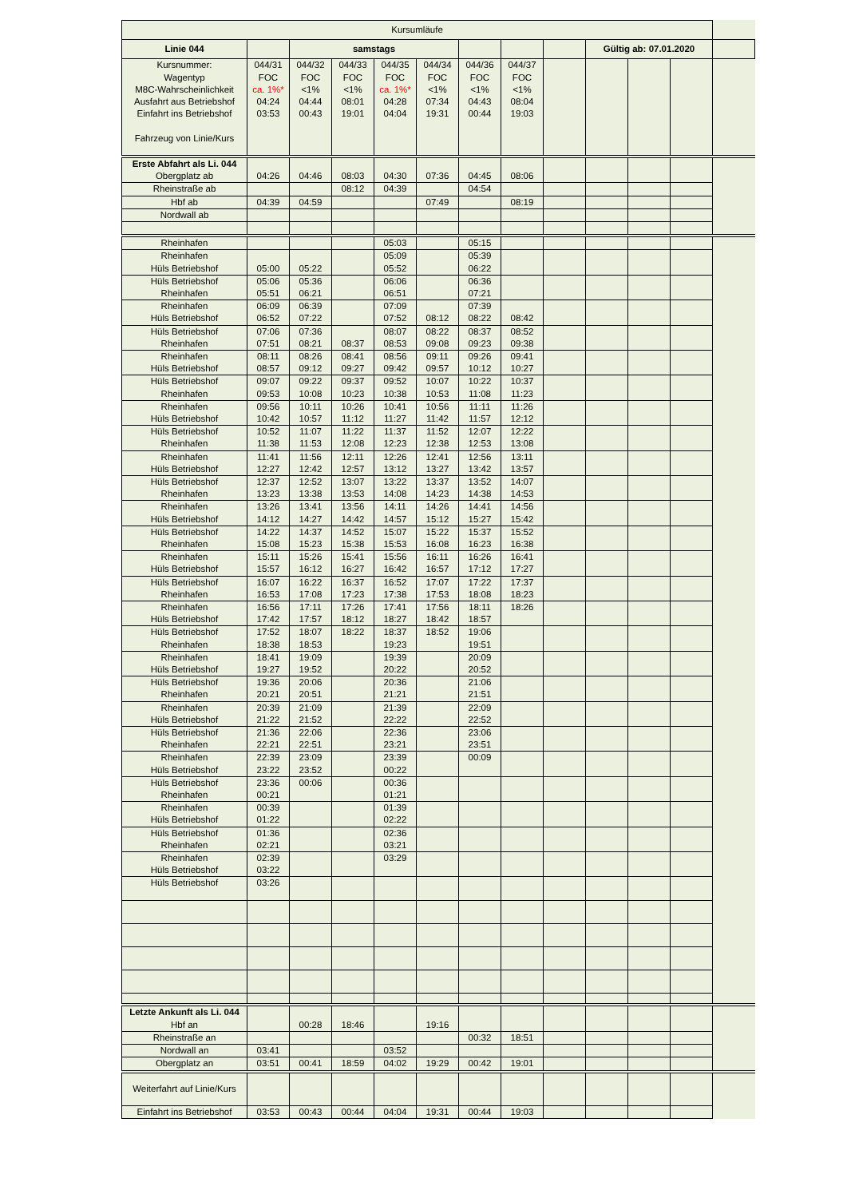| Kursumläufe | | | | | | | | | | | | |
| Linie 044 | | samstags | | | | | | | Gültig ab: 07.01.2020 | | | |
| Kursnummer: Wagentyp M8C-Wahrscheinlichkeit Ausfahrt aus Betriebshof Einfahrt ins Betriebshof Fahrzeug von Linie/Kurs | 044/31 FOC ca. 1%* 04:24 03:53 | 044/32 FOC <1% 04:44 00:43 | 044/33 FOC <1% 08:01 19:01 | 044/35 FOC ca. 1%* 04:28 04:04 | 044/34 FOC <1% 07:34 19:31 | 044/36 FOC <1% 04:43 00:44 | 044/37 FOC <1% 08:04 19:03 | | | | | |
| Erste Abfahrt als Li. 044 Obergplatz ab | 04:26 | 04:46 | 08:03 | 04:30 | 07:36 | 04:45 | 08:06 | | | | | |
| Rheinstraße ab | | | 08:12 | 04:39 | | 04:54 | | | | | | |
| Hbf ab | 04:39 | 04:59 | | | 07:49 | | 08:19 | | | | | |
| Nordwall ab | | | | | | | | | | | | |
| Rheinhafen | | | | 05:03 | | 05:15 | | | | | | |
| Rheinhafen Hüls Betriebshof | 05:00 | 05:22 | | 05:09 05:52 | | 05:39 06:22 | | | | | | |
| Hüls Betriebshof Rheinhafen | 05:06 05:51 | 05:36 06:21 | | 06:06 06:51 | | 06:36 07:21 | | | | | | |
| Rheinhafen Hüls Betriebshof | 06:09 06:52 | 06:39 07:22 | | 07:09 07:52 | 08:12 | 07:39 08:22 | 08:42 | | | | | |
| Hüls Betriebshof Rheinhafen | 07:06 07:51 | 07:36 08:21 | 08:37 | 08:07 08:53 | 08:22 09:08 | 08:37 09:23 | 08:52 09:38 | | | | | |
| Rheinhafen Hüls Betriebshof | 08:11 08:57 | 08:26 09:12 | 08:41 09:27 | 08:56 09:42 | 09:11 09:57 | 09:26 10:12 | 09:41 10:27 | | | | | |
| Hüls Betriebshof Rheinhafen | 09:07 09:53 | 09:22 10:08 | 09:37 10:23 | 09:52 10:38 | 10:07 10:53 | 10:22 11:08 | 10:37 11:23 | | | | | |
| Rheinhafen Hüls Betriebshof | 09:56 10:42 | 10:11 10:57 | 10:26 11:12 | 10:41 11:27 | 10:56 11:42 | 11:11 11:57 | 11:26 12:12 | | | | | |
| Hüls Betriebshof Rheinhafen | 10:52 11:38 | 11:07 11:53 | 11:22 12:08 | 11:37 12:23 | 11:52 12:38 | 12:07 12:53 | 12:22 13:08 | | | | | |
| Rheinhafen Hüls Betriebshof | 11:41 12:27 | 11:56 12:42 | 12:11 12:57 | 12:26 13:12 | 12:41 13:27 | 12:56 13:42 | 13:11 13:57 | | | | | |
| Hüls Betriebshof Rheinhafen | 12:37 13:23 | 12:52 13:38 | 13:07 13:53 | 13:22 14:08 | 13:37 14:23 | 13:52 14:38 | 14:07 14:53 | | | | | |
| Rheinhafen Hüls Betriebshof | 13:26 14:12 | 13:41 14:27 | 13:56 14:42 | 14:11 14:57 | 14:26 15:12 | 14:41 15:27 | 14:56 15:42 | | | | | |
| Hüls Betriebshof Rheinhafen | 14:22 15:08 | 14:37 15:23 | 14:52 15:38 | 15:07 15:53 | 15:22 16:08 | 15:37 16:23 | 15:52 16:38 | | | | | |
| Rheinhafen Hüls Betriebshof | 15:11 15:57 | 15:26 16:12 | 15:41 16:27 | 15:56 16:42 | 16:11 16:57 | 16:26 17:12 | 16:41 17:27 | | | | | |
| Hüls Betriebshof Rheinhafen | 16:07 16:53 | 16:22 17:08 | 16:37 17:23 | 16:52 17:38 | 17:07 17:53 | 17:22 18:08 | 17:37 18:23 | | | | | |
| Rheinhafen Hüls Betriebshof | 16:56 17:42 | 17:11 17:57 | 17:26 18:12 | 17:41 18:27 | 17:56 18:42 | 18:11 18:57 | 18:26 | | | | | |
| Hüls Betriebshof Rheinhafen | 17:52 18:38 | 18:07 18:53 | 18:22 | 18:37 19:23 | 18:52 | 19:06 19:51 | | | | | | |
| Rheinhafen Hüls Betriebshof | 18:41 19:27 | 19:09 19:52 | | 19:39 20:22 | | 20:09 20:52 | | | | | | |
| Hüls Betriebshof Rheinhafen | 19:36 20:21 | 20:06 20:51 | | 20:36 21:21 | | 21:06 21:51 | | | | | | |
| Rheinhafen Hüls Betriebshof | 20:39 21:22 | 21:09 21:52 | | 21:39 22:22 | | 22:09 22:52 | | | | | | |
| Hüls Betriebshof Rheinhafen | 21:36 22:21 | 22:06 22:51 | | 22:36 23:21 | | 23:06 23:51 | | | | | | |
| Rheinhafen Hüls Betriebshof | 22:39 23:22 | 23:09 23:52 | | 23:39 00:22 | | 00:09 | | | | | | |
| Hüls Betriebshof Rheinhafen | 23:36 00:21 | 00:06 | | 00:36 01:21 | | | | | | | | |
| Rheinhafen Hüls Betriebshof | 00:39 01:22 | | | 01:39 02:22 | | | | | | | | |
| Hüls Betriebshof Rheinhafen | 01:36 02:21 | | | 02:36 03:21 | | | | | | | | |
| Rheinhafen Hüls Betriebshof | 02:39 03:22 | | | 03:29 | | | | | | | | |
| Hüls Betriebshof | 03:26 | | | | | | | | | | | |
| Letzte Ankunft als Li. 044 Hbf an | | 00:28 | 18:46 | | 19:16 | | | | | | | |
| Rheinstraße an | | | | | | 00:32 | 18:51 | | | | | |
| Nordwall an | 03:41 | | | 03:52 | | | | | | | | |
| Obergplatz an | 03:51 | 00:41 | 18:59 | 04:02 | 19:29 | 00:42 | 19:01 | | | | | |
| Weiterfahrt auf Linie/Kurs | | | | | | | | | | | | |
| Einfahrt ins Betriebshof | 03:53 | 00:43 | 00:44 | 04:04 | 19:31 | 00:44 | 19:03 | | | | | |